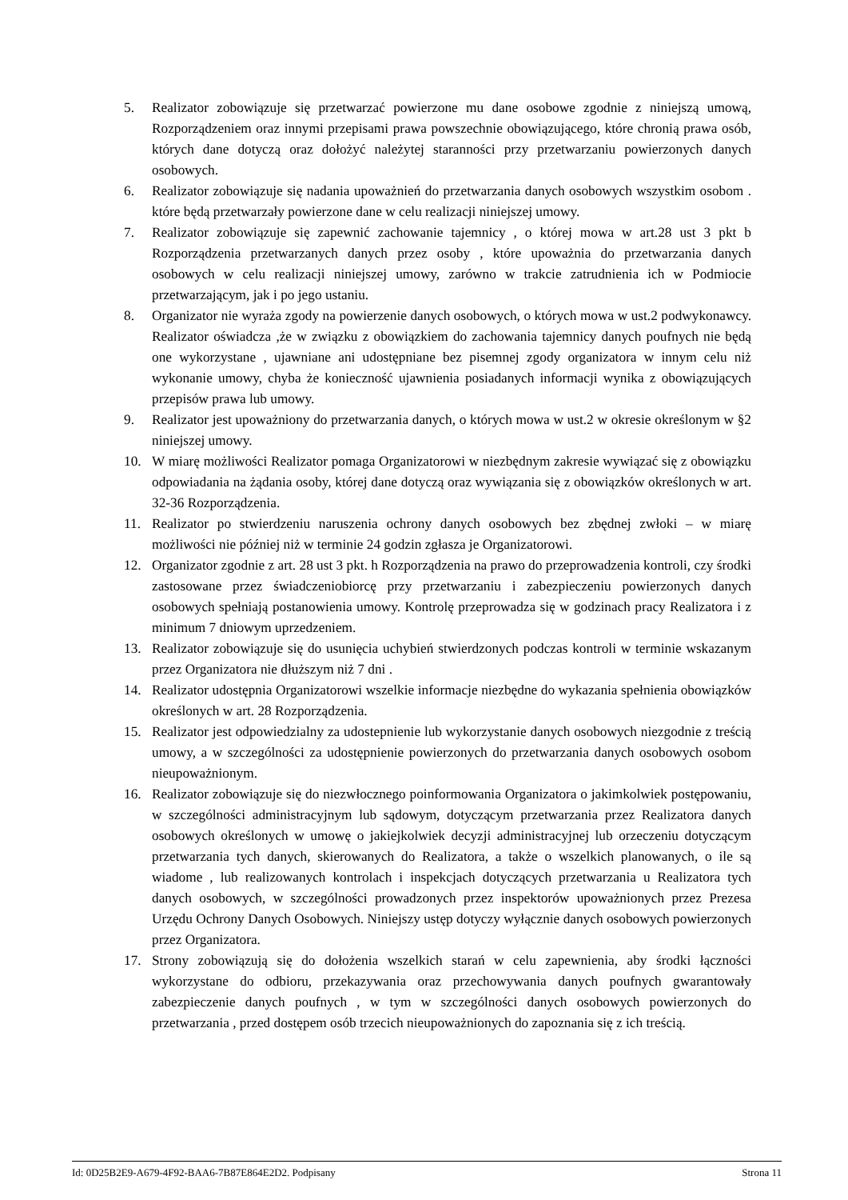5. Realizator zobowiązuje się przetwarzać powierzone mu dane osobowe zgodnie z niniejszą umową, Rozporządzeniem oraz innymi przepisami prawa powszechnie obowiązującego, które chronią prawa osób, których dane dotyczą oraz dołożyć należytej staranności przy przetwarzaniu powierzonych danych osobowych.
6. Realizator zobowiązuje się nadania upoważnień do przetwarzania danych osobowych wszystkim osobom . które będą przetwarzały powierzone dane w celu realizacji niniejszej umowy.
7. Realizator zobowiązuje się zapewnić zachowanie tajemnicy , o której mowa w art.28 ust 3 pkt b Rozporządzenia przetwarzanych danych przez osoby , które upoważnia do przetwarzania danych osobowych w celu realizacji niniejszej umowy, zarówno w trakcie zatrudnienia ich w Podmiocie przetwarzającym, jak i po jego ustaniu.
8. Organizator nie wyraża zgody na powierzenie danych osobowych, o których mowa w ust.2 podwykonawcy. Realizator oświadcza ,że w związku z obowiązkiem do zachowania tajemnicy danych poufnych nie będą one wykorzystane , ujawniane ani udostępniane bez pisemnej zgody organizatora w innym celu niż wykonanie umowy, chyba że konieczność ujawnienia posiadanych informacji wynika z obowiązujących przepisów prawa lub umowy.
9. Realizator jest upoważniony do przetwarzania danych, o których mowa w ust.2 w okresie określonym w §2 niniejszej umowy.
10. W miarę możliwości Realizator pomaga Organizatorowi w niezbędnym zakresie wywiązać się z obowiązku odpowiadania na żądania osoby, której dane dotyczą oraz wywiązania się z obowiązków określonych w art. 32-36 Rozporządzenia.
11. Realizator po stwierdzeniu naruszenia ochrony danych osobowych bez zbędnej zwłoki – w miarę możliwości nie później niż w terminie 24 godzin zgłasza je Organizatorowi.
12. Organizator zgodnie z art. 28 ust 3 pkt. h Rozporządzenia na prawo do przeprowadzenia kontroli, czy środki zastosowane przez świadczeniobiorcę przy przetwarzaniu i zabezpieczeniu powierzonych danych osobowych spełniają postanowienia umowy. Kontrolę przeprowadza się w godzinach pracy Realizatora i z minimum 7 dniowym uprzedzeniem.
13. Realizator zobowiązuje się do usunięcia uchybień stwierdzonych podczas kontroli w terminie wskazanym przez Organizatora nie dłuższym niż 7 dni .
14. Realizator udostępnia Organizatorowi wszelkie informacje niezbędne do wykazania spełnienia obowiązków określonych w art. 28 Rozporządzenia.
15. Realizator jest odpowiedzialny za udostepnienie lub wykorzystanie danych osobowych niezgodnie z treścią umowy, a w szczególności za udostępnienie powierzonych do przetwarzania danych osobowych osobom nieupoważnionym.
16. Realizator zobowiązuje się do niezwłocznego poinformowania Organizatora o jakimkolwiek postępowaniu, w szczególności administracyjnym lub sądowym, dotyczącym przetwarzania przez Realizatora danych osobowych określonych w umowę o jakiejkolwiek decyzji administracyjnej lub orzeczeniu dotyczącym przetwarzania tych danych, skierowanych do Realizatora, a także o wszelkich planowanych, o ile są wiadome , lub realizowanych kontrolach i inspekcjach dotyczących przetwarzania u Realizatora tych danych osobowych, w szczególności prowadzonych przez inspektorów upoważnionych przez Prezesa Urzędu Ochrony Danych Osobowych. Niniejszy ustęp dotyczy wyłącznie danych osobowych powierzonych przez Organizatora.
17. Strony zobowiązują się do dołożenia wszelkich starań w celu zapewnienia, aby środki łączności wykorzystane do odbioru, przekazywania oraz przechowywania danych poufnych gwarantowały zabezpieczenie danych poufnych , w tym w szczególności danych osobowych powierzonych do przetwarzania , przed dostępem osób trzecich nieupoważnionych do zapoznania się z ich treścią.
Id: 0D25B2E9-A679-4F92-BAA6-7B87E864E2D2. Podpisany Strona 11